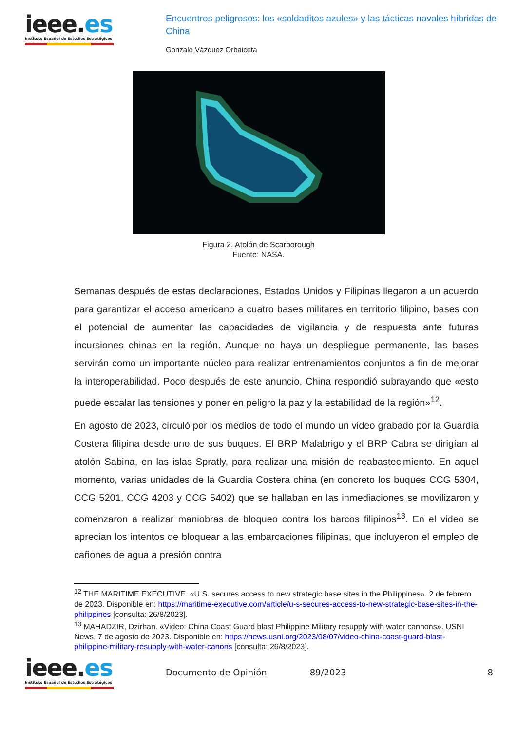ieee.es
Instituto Español de Estudios Estratégicos
Encuentros peligrosos: los «soldaditos azules» y las tácticas navales híbridas de China
Gonzalo Vázquez Orbaiceta
Figura 2. Atolón de Scarborough
Fuente: NASA.
Semanas después de estas declaraciones, Estados Unidos y Filipinas llegaron a un acuerdo para garantizar el acceso americano a cuatro bases militares en territorio filipino, bases con el potencial de aumentar las capacidades de vigilancia y de respuesta ante futuras incursiones chinas en la región. Aunque no haya un despliegue permanente, las bases servirán como un importante núcleo para realizar entrenamientos conjuntos a fin de mejorar la interoperabilidad. Poco después de este anuncio, China respondió subrayando que «esto puede escalar las tensiones y poner en peligro la paz y la estabilidad de la región»<sup>12</sup>.
En agosto de 2023, circuló por los medios de todo el mundo un video grabado por la Guardia Costera filipina desde uno de sus buques. El BRP Malabrigo y el BRP Cabra se dirigían al atolón Sabina, en las islas Spratly, para realizar una misión de reabastecimiento. En aquel momento, varias unidades de la Guardia Costera china (en concreto los buques CCG 5304, CCG 5201, CCG 4203 y CCG 5402) que se hallaban en las inmediaciones se movilizaron y comenzaron a realizar maniobras de bloqueo contra los barcos filipinos<sup>13</sup>. En el video se aprecian los intentos de bloquear a las embarcaciones filipinas, que incluyeron el empleo de cañones de agua a presión contra
<sup>12</sup> THE MARITIME EXECUTIVE. «U.S. secures access to new strategic base sites in the Philippines». 2 de febrero de 2023. Disponible en: https://maritime-executive.com/article/u-s-secures-access-to-new-strategic-base-sites-in-the-philippines [consulta: 26/8/2023].
<sup>13</sup> MAHADZIR, Dzirhan. «Video: China Coast Guard blast Philippine Military resupply with water cannons». USNI News, 7 de agosto de 2023. Disponible en: https://news.usni.org/2023/08/07/video-china-coast-guard-blast-philippine-military-resupply-with-water-canons [consulta: 26/8/2023].
ieee.es
Instituto Español de Estudios Estratégicos
Documento de Opinión 89/2023 8